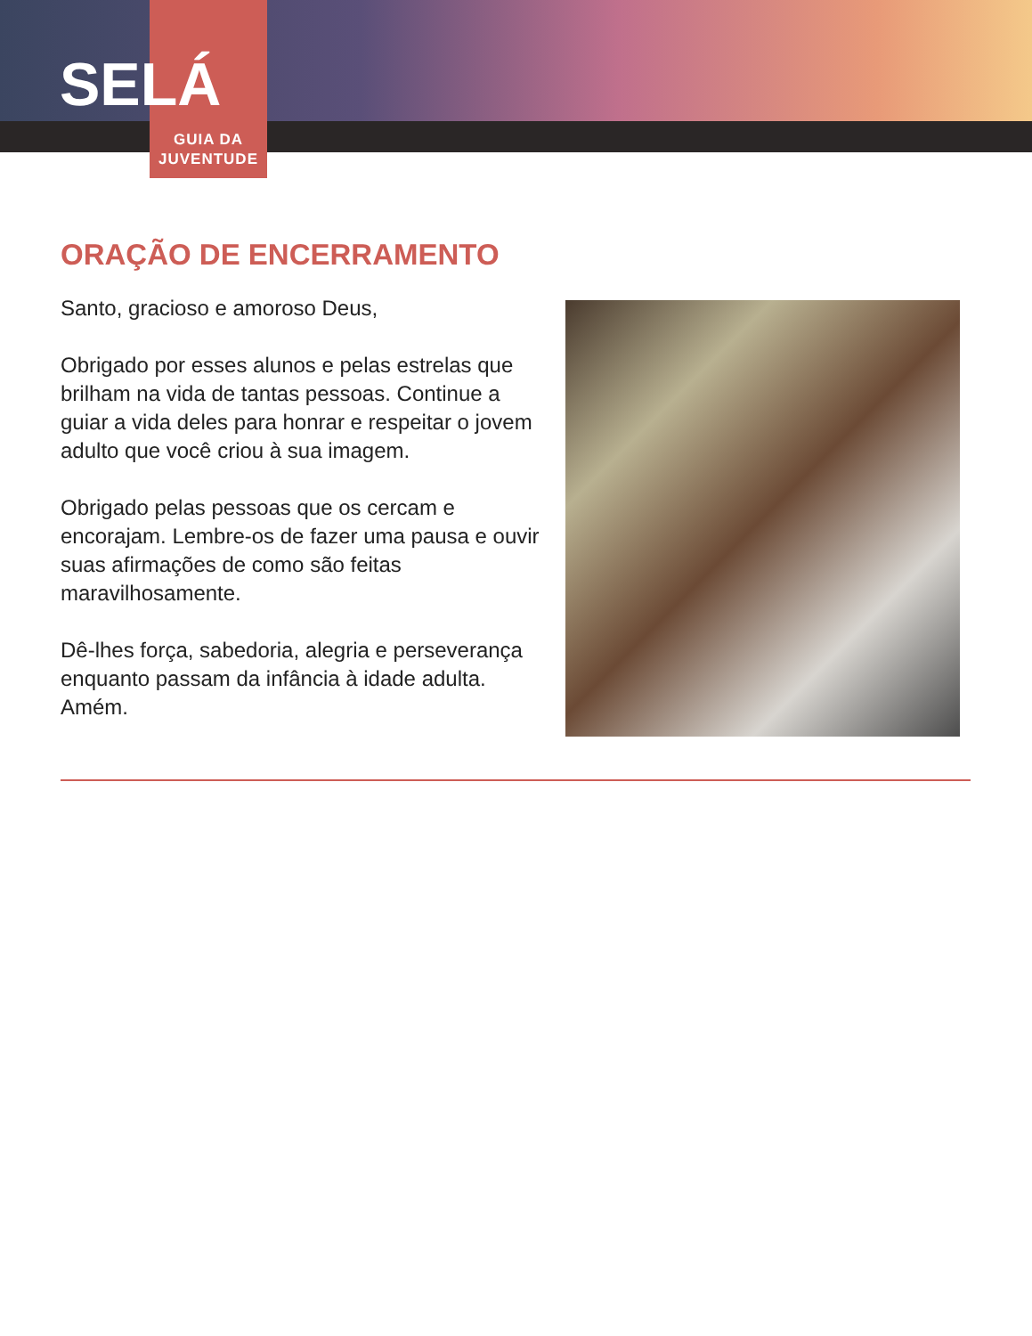SELÁ
GUIA DA
JUVENTUDE
ORAÇÃO DE ENCERRAMENTO
Santo, gracioso e amoroso Deus,
Obrigado por esses alunos e pelas estrelas que brilham na vida de tantas pessoas. Continue a guiar a vida deles para honrar e respeitar o jovem adulto que você criou à sua imagem.
Obrigado pelas pessoas que os cercam e encorajam. Lembre-os de fazer uma pausa e ouvir suas afirmações de como são feitas maravilhosamente.
Dê-lhes força, sabedoria, alegria e perseverança enquanto passam da infância à idade adulta. Amém.